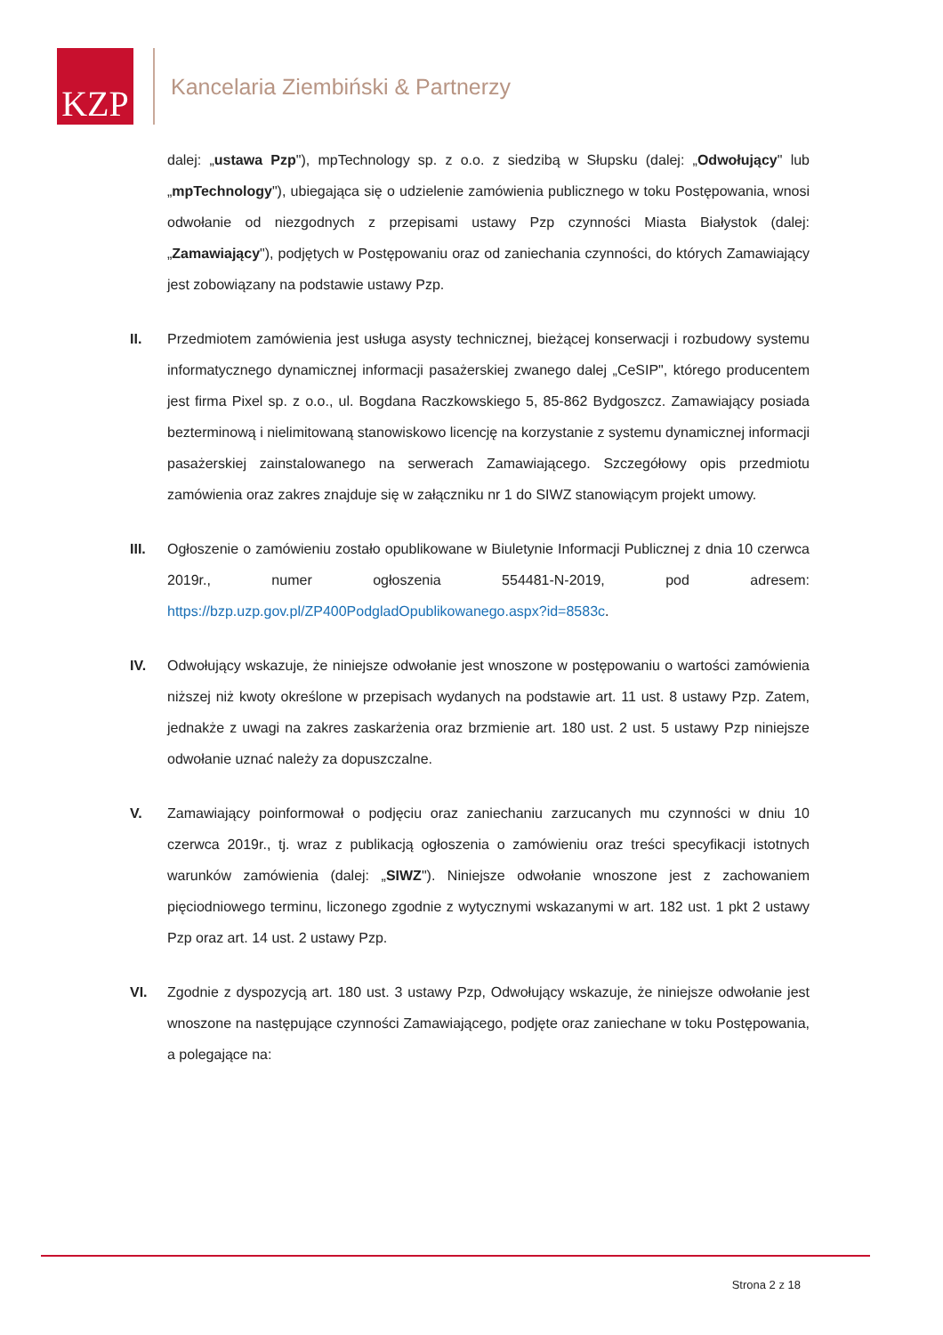KZP
Kancelaria Ziembiński & Partnerzy
dalej: „ustawa Pzp"), mpTechnology sp. z o.o. z siedzibą w Słupsku (dalej: „Odwołujący" lub „mpTechnology"), ubiegająca się o udzielenie zamówienia publicznego w toku Postępowania, wnosi odwołanie od niezgodnych z przepisami ustawy Pzp czynności Miasta Białystok (dalej: „Zamawiający"), podjętych w Postępowaniu oraz od zaniechania czynności, do których Zamawiający jest zobowiązany na podstawie ustawy Pzp.
II. Przedmiotem zamówienia jest usługa asysty technicznej, bieżącej konserwacji i rozbudowy systemu informatycznego dynamicznej informacji pasażerskiej zwanego dalej „CeSIP", którego producentem jest firma Pixel sp. z o.o., ul. Bogdana Raczkowskiego 5, 85-862 Bydgoszcz. Zamawiający posiada bezterminową i nielimitowaną stanowiskowo licencję na korzystanie z systemu dynamicznej informacji pasażerskiej zainstalowanego na serwerach Zamawiającego. Szczegółowy opis przedmiotu zamówienia oraz zakres znajduje się w załączniku nr 1 do SIWZ stanowiącym projekt umowy.
III. Ogłoszenie o zamówieniu zostało opublikowane w Biuletynie Informacji Publicznej z dnia 10 czerwca 2019r., numer ogłoszenia 554481-N-2019, pod adresem: https://bzp.uzp.gov.pl/ZP400PodgladOpublikowanego.aspx?id=8583c.
IV. Odwołujący wskazuje, że niniejsze odwołanie jest wnoszone w postępowaniu o wartości zamówienia niższej niż kwoty określone w przepisach wydanych na podstawie art. 11 ust. 8 ustawy Pzp. Zatem, jednakże z uwagi na zakres zaskarżenia oraz brzmienie art. 180 ust. 2 ust. 5 ustawy Pzp niniejsze odwołanie uznać należy za dopuszczalne.
V. Zamawiający poinformował o podjęciu oraz zaniechaniu zarzucanych mu czynności w dniu 10 czerwca 2019r., tj. wraz z publikacją ogłoszenia o zamówieniu oraz treści specyfikacji istotnych warunków zamówienia (dalej: „SIWZ"). Niniejsze odwołanie wnoszone jest z zachowaniem pięciodniowego terminu, liczonego zgodnie z wytycznymi wskazanymi w art. 182 ust. 1 pkt 2 ustawy Pzp oraz art. 14 ust. 2 ustawy Pzp.
VI. Zgodnie z dyspozycją art. 180 ust. 3 ustawy Pzp, Odwołujący wskazuje, że niniejsze odwołanie jest wnoszone na następujące czynności Zamawiającego, podjęte oraz zaniechane w toku Postępowania, a polegające na:
Strona 2 z 18